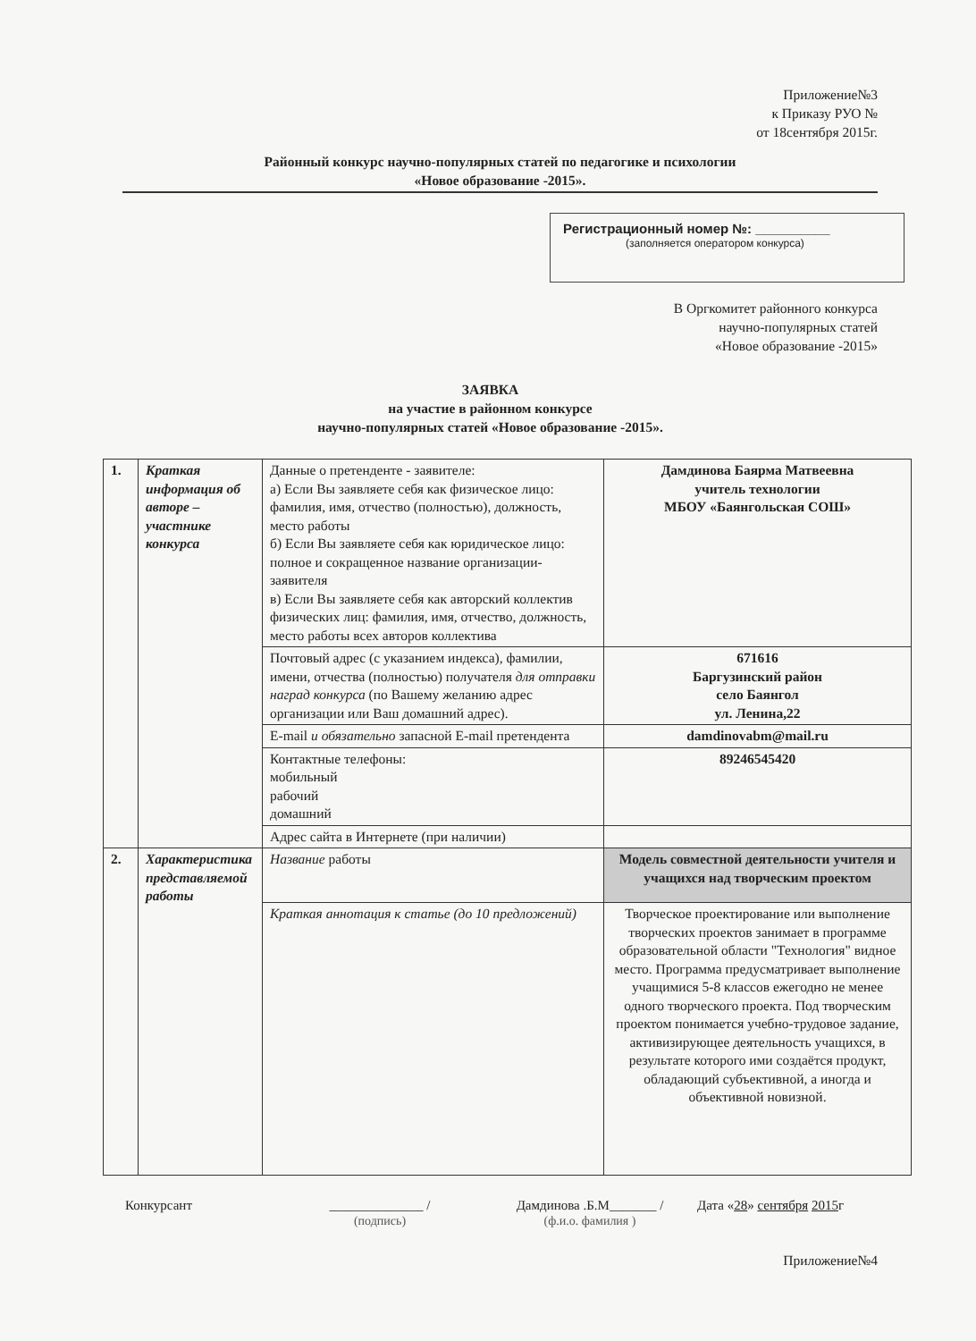Приложение№3
к Приказу РУО №
от 18сентября 2015г.
Районный конкурс научно-популярных статей по педагогике и психологии
«Новое образование -2015».
Регистрационный номер №: __________
(заполняется оператором конкурса)
В Оргкомитет районного конкурса
научно-популярных статей
«Новое образование -2015»
ЗАЯВКА
на участие в районном конкурсе
научно-популярных статей «Новое образование -2015».
| 1. | Краткая информация об авторе – участнике конкурса | Данные о претенденте - заявителе: а) Если Вы заявляете себя как физическое лицо: фамилия, имя, отчество (полностью), должность, место работы б) Если Вы заявляете себя как юридическое лицо: полное и сокращенное название организации-заявителя в) Если Вы заявляете себя как авторский коллектив физических лиц: фамилия, имя, отчество, должность, место работы всех авторов коллектива | Дамдинова Баярма Матвеевна учитель технологии МБОУ «Баянгольская СОШ» |
| | | Почтовый адрес (с указанием индекса), фамилии, имени, отчества (полностью) получателя для отправки наград конкурса (по Вашему желанию адрес организации или Ваш домашний адрес). | 671616 Баргузинский район село Баянгол ул. Ленина,22 |
| | | E-mail и обязательно запасной E-mail претендента | damdinovabm@mail.ru |
| | | Контактные телефоны: мобильный рабочий домашний | 89246545420 |
| | | Адрес сайта в Интернете (при наличии) | |
| 2. | Характеристика представляемой работы | Название работы | Модель совместной деятельности учителя и учащихся над творческим проектом |
| | | Краткая аннотация к статье (до 10 предложений) | Творческое проектирование или выполнение творческих проектов занимает в программе образовательной области "Технология" видное место. Программа предусматривает выполнение учащимися 5-8 классов ежегодно не менее одного творческого проекта. Под творческим проектом понимается учебно-трудовое задание, активизирующее деятельность учащихся, в результате которого ими создаётся продукт, обладающий субъективной, а иногда и объективной новизной. |
Конкурсант ______________ /
(подпись) Дамдинова .Б.М_______ /
(ф.и.о. фамилия ) Дата «28» сентября 2015г
Приложение№4